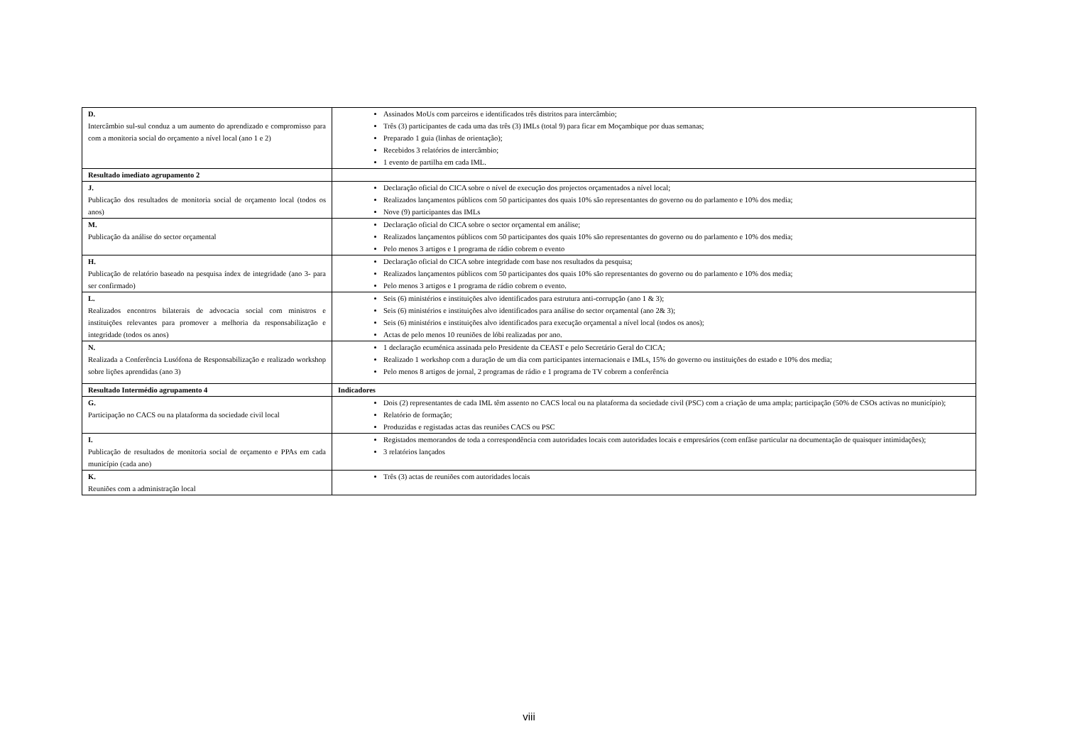| D. Intercâmbio sul-sul conduz a um aumento do aprendizado e compromisso para com a monitoria social do orçamento a nível local (ano 1 e 2) | Assinados MoUs com parceiros e identificados três distritos para intercâmbio; Três (3) participantes de cada uma das três (3) IMLs (total 9) para ficar em Moçambique por duas semanas; Preparado 1 guia (linhas de orientação); Recebidos 3 relatórios de intercâmbio; 1 evento de partilha em cada IML. |
| Resultado imediato agrupamento 2 | |
| J. Publicação dos resultados de monitoria social de orçamento local (todos os anos) | Declaração oficial do CICA sobre o nível de execução dos projectos orçamentados a nível local; Realizados lançamentos públicos com 50 participantes dos quais 10% são representantes do governo ou do parlamento e 10% dos media; Nove (9) participantes das IMLs |
| M. Publicação da análise do sector orçamental | Declaração oficial do CICA sobre o sector orçamental em análise; Realizados lançamentos públicos com 50 participantes dos quais 10% são representantes do governo ou do parlamento e 10% dos media; Pelo menos 3 artigos e 1 programa de rádio cobrem o evento |
| H. Publicação de relatório baseado na pesquisa índex de integridade (ano 3- para ser confirmado) | Declaração oficial do CICA sobre integridade com base nos resultados da pesquisa; Realizados lançamentos públicos com 50 participantes dos quais 10% são representantes do governo ou do parlamento e 10% dos media; Pelo menos 3 artigos e 1 programa de rádio cobrem o evento. |
| L. Realizados encontros bilaterais de advocacia social com ministros e instituições relevantes para promover a melhoria da responsabilização e integridade (todos os anos) | Seis (6) ministérios e instituições alvo identificados para estrutura anti-corrupção (ano 1 & 3); Seis (6) ministérios e instituições alvo identificados para análise do sector orçamental (ano 2& 3); Seis (6) ministérios e instituições alvo identificados para execução orçamental a nível local (todos os anos); Actas de pelo menos 10 reuniões de lóbi realizadas por ano. |
| N. Realizada a Conferência Lusófona de Responsabilização e realizado workshop sobre lições aprendidas (ano 3) | 1 declaração ecuménica assinada pelo Presidente da CEAST e pelo Secretário Geral do CICA; Realizado 1 workshop com a duração de um dia com participantes internacionais e IMLs, 15% do governo ou instituições do estado e 10% dos media; Pelo menos 8 artigos de jornal, 2 programas de rádio e 1 programa de TV cobrem a conferência |
| Resultado Intermédio agrupamento 4 | Indicadores |
| G. Participação no CACS ou na plataforma da sociedade civil local | Dois (2) representantes de cada IML têm assento no CACS local ou na plataforma da sociedade civil (PSC) com a criação de uma ampla; participação (50% de CSOs activas no município); Relatório de formação; Produzidas e registadas actas das reuniões CACS ou PSC |
| I. Publicação de resultados de monitoria social de orçamento e PPAs em cada município (cada ano) | Registados memorandos de toda a correspondência com autoridades locais com autoridades locais e empresários (com enfâse particular na documentação de quaisquer intimidações); 3 relatórios lançados |
| K. Reuniões com a administração local | Três (3) actas de reuniões com autoridades locais |
viii